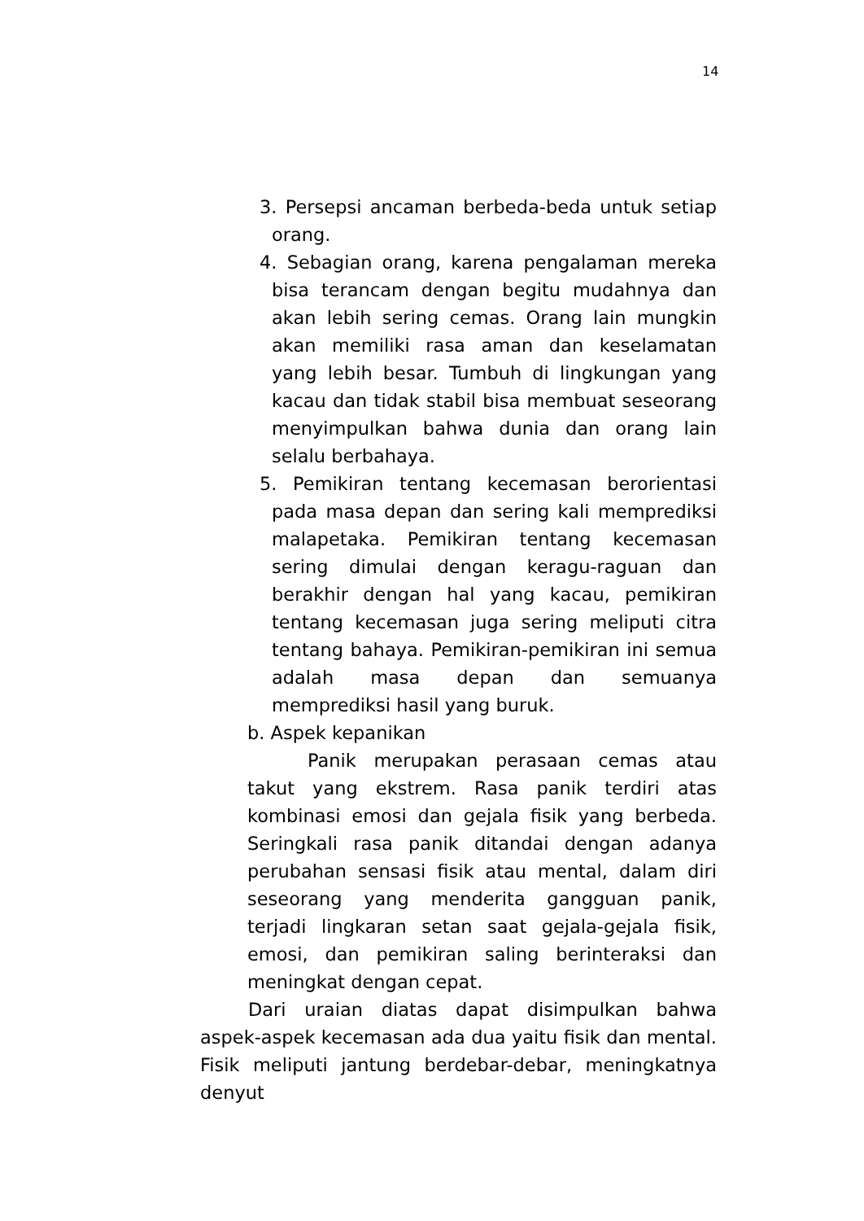14
3. Persepsi ancaman berbeda-beda untuk setiap orang.
4. Sebagian orang, karena pengalaman mereka bisa terancam dengan begitu mudahnya dan akan lebih sering cemas. Orang lain mungkin akan memiliki rasa aman dan keselamatan yang lebih besar. Tumbuh di lingkungan yang kacau dan tidak stabil bisa membuat seseorang menyimpulkan bahwa dunia dan orang lain selalu berbahaya.
5. Pemikiran tentang kecemasan berorientasi pada masa depan dan sering kali memprediksi malapetaka. Pemikiran tentang kecemasan sering dimulai dengan keragu-raguan dan berakhir dengan hal yang kacau, pemikiran tentang kecemasan juga sering meliputi citra tentang bahaya. Pemikiran-pemikiran ini semua adalah masa depan dan semuanya memprediksi hasil yang buruk.
b. Aspek kepanikan
Panik merupakan perasaan cemas atau takut yang ekstrem. Rasa panik terdiri atas kombinasi emosi dan gejala fisik yang berbeda. Seringkali rasa panik ditandai dengan adanya perubahan sensasi fisik atau mental, dalam diri seseorang yang menderita gangguan panik, terjadi lingkaran setan saat gejala-gejala fisik, emosi, dan pemikiran saling berinteraksi dan meningkat dengan cepat.
Dari uraian diatas dapat disimpulkan bahwa aspek-aspek kecemasan ada dua yaitu fisik dan mental. Fisik meliputi jantung berdebar-debar, meningkatnya denyut